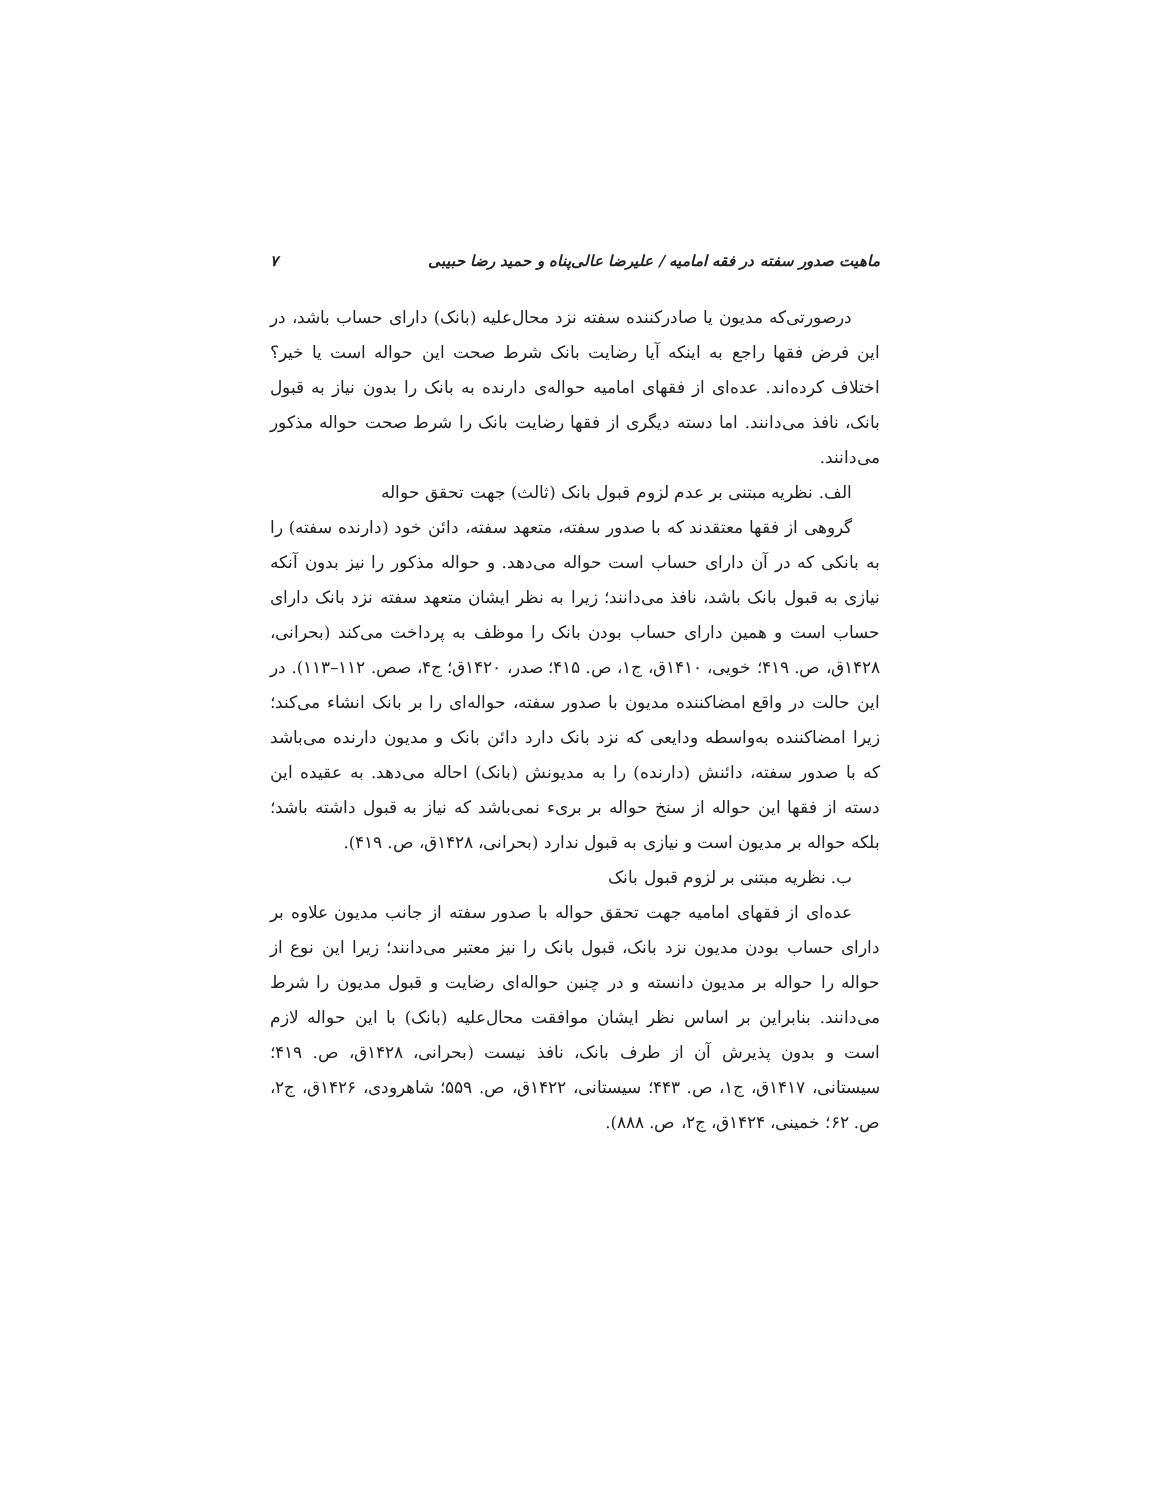ماهیت صدور سفته در فقه امامیه / علیرضا عالی‌پناه و حمید رضا حبیبی ۷
درصورتی‌که مدیون یا صادرکننده سفته نزد محال‌علیه (بانک) دارای حساب باشد، در این فرض فقها راجع به اینکه آیا رضایت بانک شرط صحت این حواله است یا خیر؟ اختلاف کرده‌اند. عده‌ای از فقهای امامیه حواله‌ی دارنده به بانک را بدون نیاز به قبول بانک، نافذ می‌دانند. اما دسته دیگری از فقها رضایت بانک را شرط صحت حواله مذکور می‌دانند.
الف. نظریه مبتنی بر عدم لزوم قبول بانک (ثالث) جهت تحقق حواله
گروهی از فقها معتقدند که با صدور سفته، متعهد سفته، دائن خود (دارنده سفته) را به بانکی که در آن دارای حساب است حواله می‌دهد. و حواله مذکور را نیز بدون آنکه نیازی به قبول بانک باشد، نافذ می‌دانند؛ زیرا به نظر ایشان متعهد سفته نزد بانک دارای حساب است و همین دارای حساب بودن بانک را موظف به پرداخت می‌کند (بحرانی، ۱۴۲۸ق، ص. ۴۱۹؛ خویی، ۱۴۱۰ق، ج۱، ص. ۴۱۵؛ صدر، ۱۴۲۰ق؛ ج۴، صص. ۱۱۲–۱۱۳). در این حالت در واقع امضاکننده مدیون با صدور سفته، حواله‌ای را بر بانک انشاء می‌کند؛ زیرا امضاکننده به‌واسطه ودایعی که نزد بانک دارد دائن بانک و مدیون دارنده می‌باشد که با صدور سفته، دائنش (دارنده) را به مدیونش (بانک) احاله می‌دهد. به عقیده این دسته از فقها این حواله از سنخ حواله بر بریء نمی‌باشد که نیاز به قبول داشته باشد؛ بلکه حواله بر مدیون است و نیازی به قبول ندارد (بحرانی، ۱۴۲۸ق، ص. ۴۱۹).
ب. نظریه مبتنی بر لزوم قبول بانک
عده‌ای از فقهای امامیه جهت تحقق حواله با صدور سفته از جانب مدیون علاوه بر دارای حساب بودن مدیون نزد بانک، قبول بانک را نیز معتبر می‌دانند؛ زیرا این نوع از حواله را حواله بر مدیون دانسته و در چنین حواله‌ای رضایت و قبول مدیون را شرط می‌دانند. بنابراین بر اساس نظر ایشان موافقت محال‌علیه (بانک) با این حواله لازم است و بدون پذیرش آن از طرف بانک، نافذ نیست (بحرانی، ۱۴۲۸ق، ص. ۴۱۹؛ سیستانی، ۱۴۱۷ق، ج۱، ص. ۴۴۳؛ سیستانی، ۱۴۲۲ق، ص. ۵۵۹؛ شاهرودی، ۱۴۲۶ق، ج۲، ص. ۶۲؛ خمینی، ۱۴۲۴ق، ج۲، ص. ۸۸۸).